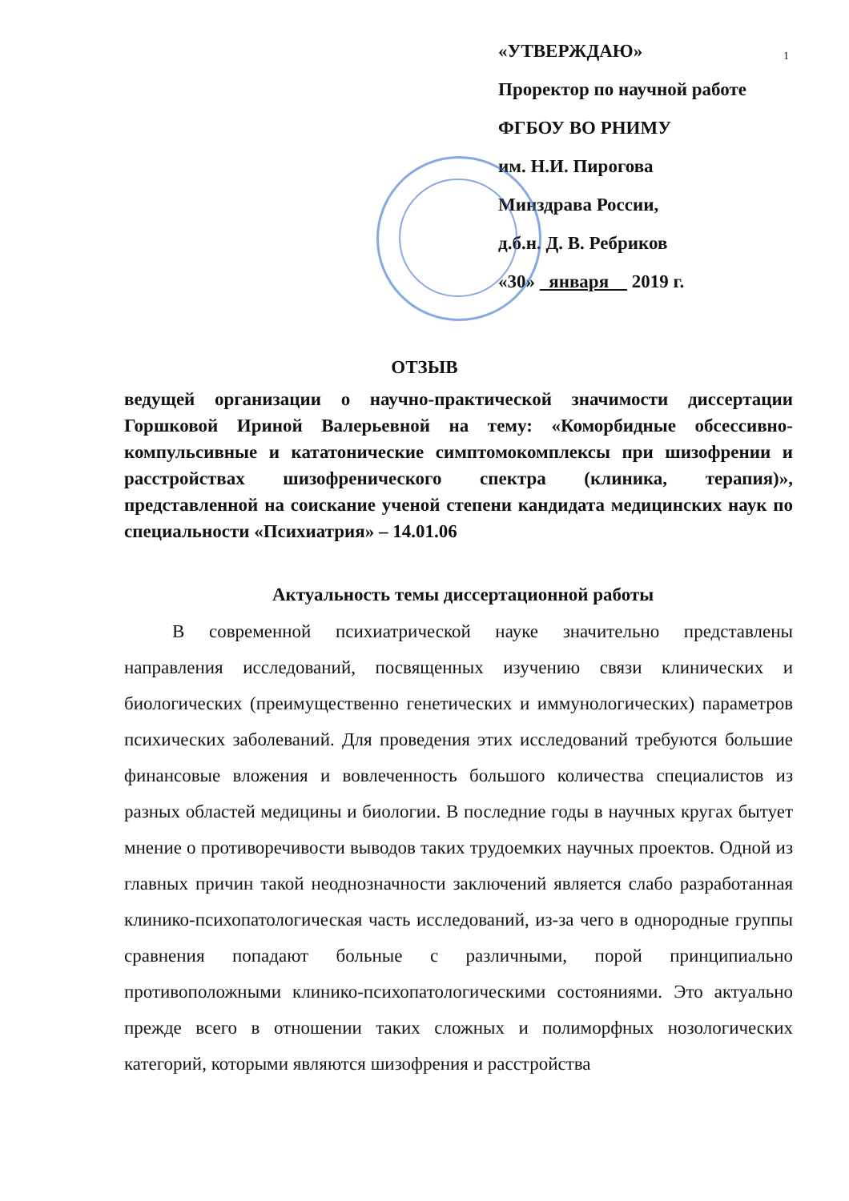1
«УТВЕРЖДАЮ»
Проректор по научной работе
ФГБОУ ВО РНИМУ
им. Н.И. Пирогова
Минздрава России,
д.б.н. Д. В. Ребриков
«30» января 2019 г.
ОТЗЫВ
ведущей организации о научно-практической значимости диссертации Горшковой Ириной Валерьевной на тему: «Коморбидные обсессивно-компульсивные и кататонические симптомокомплексы при шизофрении и расстройствах шизофренического спектра (клиника, терапия)», представленной на соискание ученой степени кандидата медицинских наук по специальности «Психиатрия» – 14.01.06
Актуальность темы диссертационной работы
В современной психиатрической науке значительно представлены направления исследований, посвященных изучению связи клинических и биологических (преимущественно генетических и иммунологических) параметров психических заболеваний. Для проведения этих исследований требуются большие финансовые вложения и вовлеченность большого количества специалистов из разных областей медицины и биологии. В последние годы в научных кругах бытует мнение о противоречивости выводов таких трудоемких научных проектов. Одной из главных причин такой неоднозначности заключений является слабо разработанная клинико-психопатологическая часть исследований, из-за чего в однородные группы сравнения попадают больные с различными, порой принципиально противоположными клинико-психопатологическими состояниями. Это актуально прежде всего в отношении таких сложных и полиморфных нозологических категорий, которыми являются шизофрения и расстройства